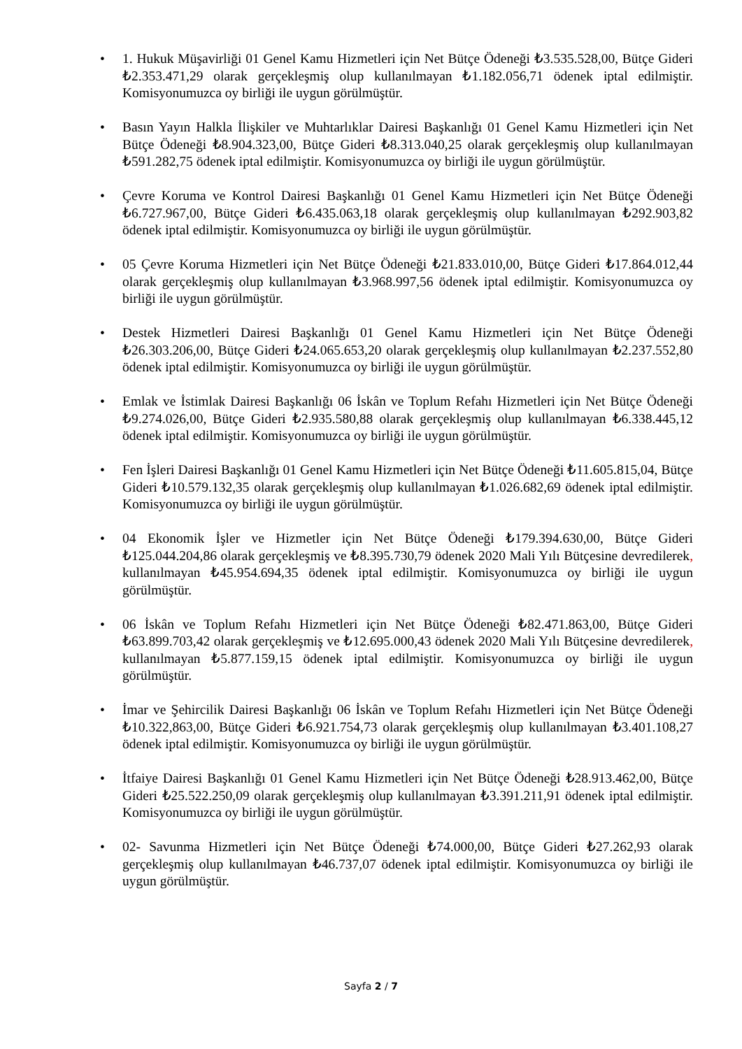• 1. Hukuk Müşavirliği 01 Genel Kamu Hizmetleri için Net Bütçe Ödeneği ₺3.535.528,00, Bütçe Gideri ₺2.353.471,29 olarak gerçekleşmiş olup kullanılmayan ₺1.182.056,71 ödenek iptal edilmiştir. Komisyonumuzca oy birliği ile uygun görülmüştür.
• Basın Yayın Halkla İlişkiler ve Muhtarlıklar Dairesi Başkanlığı 01 Genel Kamu Hizmetleri için Net Bütçe Ödeneği ₺8.904.323,00, Bütçe Gideri ₺8.313.040,25 olarak gerçekleşmiş olup kullanılmayan ₺591.282,75 ödenek iptal edilmiştir. Komisyonumuzca oy birliği ile uygun görülmüştür.
• Çevre Koruma ve Kontrol Dairesi Başkanlığı 01 Genel Kamu Hizmetleri için Net Bütçe Ödeneği ₺6.727.967,00, Bütçe Gideri ₺6.435.063,18 olarak gerçekleşmiş olup kullanılmayan ₺292.903,82 ödenek iptal edilmiştir. Komisyonumuzca oy birliği ile uygun görülmüştür.
• 05 Çevre Koruma Hizmetleri için Net Bütçe Ödeneği ₺21.833.010,00, Bütçe Gideri ₺17.864.012,44 olarak gerçekleşmiş olup kullanılmayan ₺3.968.997,56 ödenek iptal edilmiştir. Komisyonumuzca oy birliği ile uygun görülmüştür.
• Destek Hizmetleri Dairesi Başkanlığı 01 Genel Kamu Hizmetleri için Net Bütçe Ödeneği ₺26.303.206,00, Bütçe Gideri ₺24.065.653,20 olarak gerçekleşmiş olup kullanılmayan ₺2.237.552,80 ödenek iptal edilmiştir. Komisyonumuzca oy birliği ile uygun görülmüştür.
• Emlak ve İstimlak Dairesi Başkanlığı 06 İskân ve Toplum Refahı Hizmetleri için Net Bütçe Ödeneği ₺9.274.026,00, Bütçe Gideri ₺2.935.580,88 olarak gerçekleşmiş olup kullanılmayan ₺6.338.445,12 ödenek iptal edilmiştir. Komisyonumuzca oy birliği ile uygun görülmüştür.
• Fen İşleri Dairesi Başkanlığı 01 Genel Kamu Hizmetleri için Net Bütçe Ödeneği ₺11.605.815,04, Bütçe Gideri ₺10.579.132,35 olarak gerçekleşmiş olup kullanılmayan ₺1.026.682,69 ödenek iptal edilmiştir. Komisyonumuzca oy birliği ile uygun görülmüştür.
• 04 Ekonomik İşler ve Hizmetler için Net Bütçe Ödeneği ₺179.394.630,00, Bütçe Gideri ₺125.044.204,86 olarak gerçekleşmiş ve ₺8.395.730,79 ödenek 2020 Mali Yılı Bütçesine devredilerek, kullanılmayan ₺45.954.694,35 ödenek iptal edilmiştir. Komisyonumuzca oy birliği ile uygun görülmüştür.
• 06 İskân ve Toplum Refahı Hizmetleri için Net Bütçe Ödeneği ₺82.471.863,00, Bütçe Gideri ₺63.899.703,42 olarak gerçekleşmiş ve ₺12.695.000,43 ödenek 2020 Mali Yılı Bütçesine devredilerek, kullanılmayan ₺5.877.159,15 ödenek iptal edilmiştir. Komisyonumuzca oy birliği ile uygun görülmüştür.
• İmar ve Şehircilik Dairesi Başkanlığı 06 İskân ve Toplum Refahı Hizmetleri için Net Bütçe Ödeneği ₺10.322,863,00, Bütçe Gideri ₺6.921.754,73 olarak gerçekleşmiş olup kullanılmayan ₺3.401.108,27 ödenek iptal edilmiştir. Komisyonumuzca oy birliği ile uygun görülmüştür.
• İtfaiye Dairesi Başkanlığı 01 Genel Kamu Hizmetleri için Net Bütçe Ödeneği ₺28.913.462,00, Bütçe Gideri ₺25.522.250,09 olarak gerçekleşmiş olup kullanılmayan ₺3.391.211,91 ödenek iptal edilmiştir. Komisyonumuzca oy birliği ile uygun görülmüştür.
• 02- Savunma Hizmetleri için Net Bütçe Ödeneği ₺74.000,00, Bütçe Gideri ₺27.262,93 olarak gerçekleşmiş olup kullanılmayan ₺46.737,07 ödenek iptal edilmiştir. Komisyonumuzca oy birliği ile uygun görülmüştür.
Sayfa 2 / 7